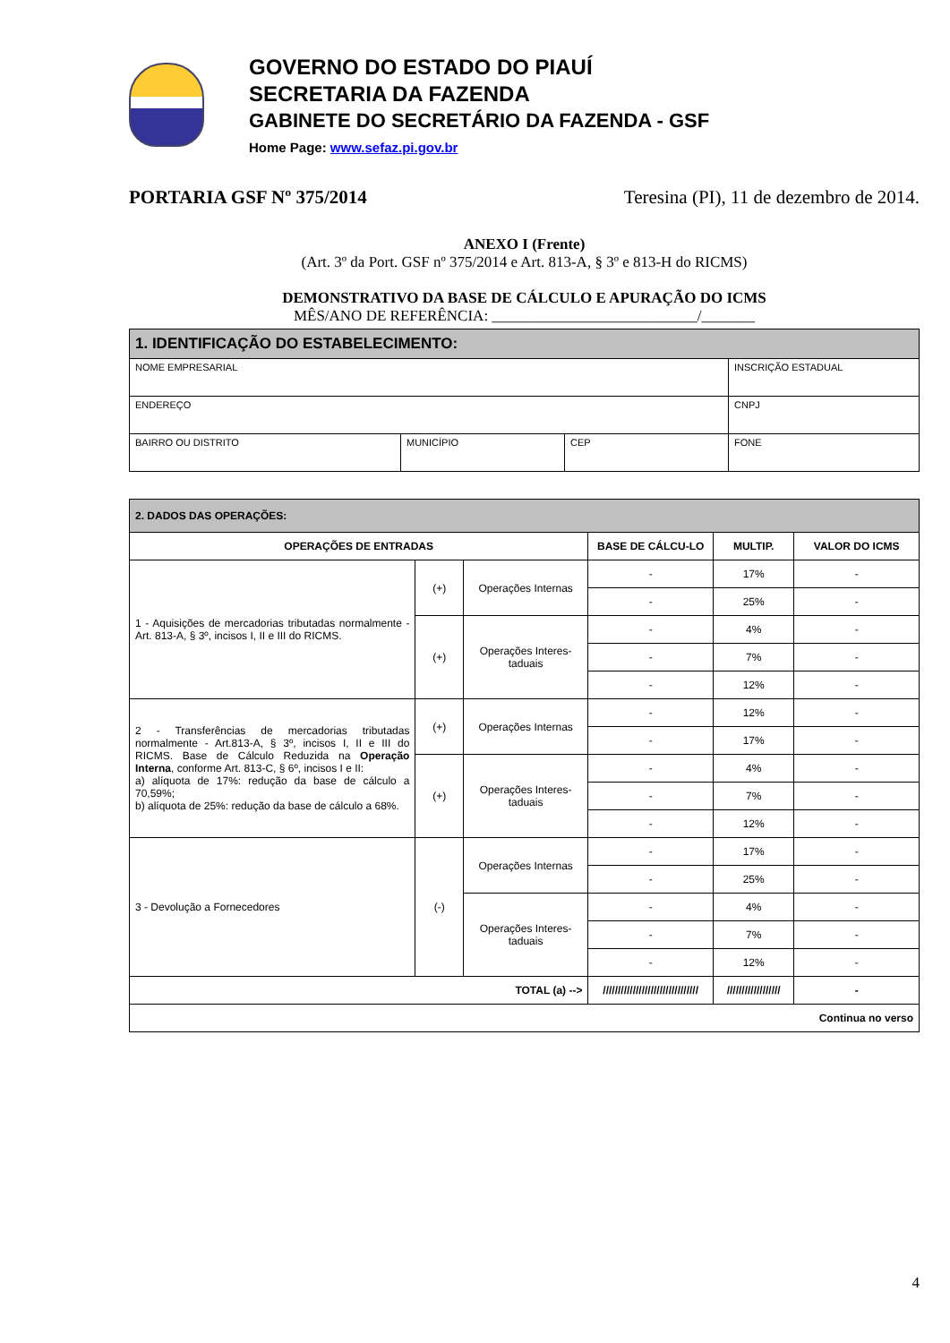GOVERNO DO ESTADO DO PIAUÍ
SECRETARIA DA FAZENDA
GABINETE DO SECRETÁRIO DA FAZENDA - GSF
Home Page: www.sefaz.pi.gov.br
PORTARIA GSF Nº 375/2014 Teresina (PI), 11 de dezembro de 2014.
ANEXO I (Frente)
(Art. 3º da Port. GSF nº 375/2014 e Art. 813-A, § 3º e 813-H do RICMS)
DEMONSTRATIVO DA BASE DE CÁLCULO E APURAÇÃO DO ICMS
MÊS/ANO DE REFERÊNCIA: ___________________________/_______
| 1. IDENTIFICAÇÃO DO ESTABELECIMENTO: | | | |
| NOME EMPRESARIAL | | | INSCRIÇÃO ESTADUAL |
| ENDEREÇO | | | CNPJ |
| BAIRRO OU DISTRITO | MUNICÍPIO | CEP | FONE |
| 2. DADOS DAS OPERAÇÕES: | | | | | |
| OPERAÇÕES DE ENTRADAS | | | BASE DE CÁLCU-LO | MULTIP. | VALOR DO ICMS |
| 1 - Aquisições de mercadorias tributadas normalmente - Art. 813-A, § 3º, incisos I, II e III do RICMS. | (+) | Operações Internas | - | 17% | - |
| | | | - | 25% | - |
| | (+) | Operações Interes-taduais | - | 4% | - |
| | | | - | 7% | - |
| | | | - | 12% | - |
| 2 - Transferências de mercadorias tributadas normalmente - Art.813-A, § 3º, incisos I, II e III do RICMS. Base de Cálculo Reduzida na Operação Interna , conforme Art. 813-C, § 6º, incisos I e II: a) alíquota de 17%: redução da base de cálculo a 70,59%; b) alíquota de 25%: redução da base de cálculo a 68%. | (+) | Operações Internas | - | 12% | - |
| | | | - | 17% | - |
| | (+) | Operações Interes-taduais | - | 4% | - |
| | | | - | 7% | - |
| | | | - | 12% | - |
| 3 - Devolução a Fornecedores | (-) | Operações Internas | - | 17% | - |
| | | | - | 25% | - |
| | | Operações Interes-taduais | - | 4% | - |
| | | | - | 7% | - |
| | | | - | 12% | - |
| TOTAL (a) --> | | | //////////////////////////////// | ////////////////// | - |
| Continua no verso | | | | | |
4